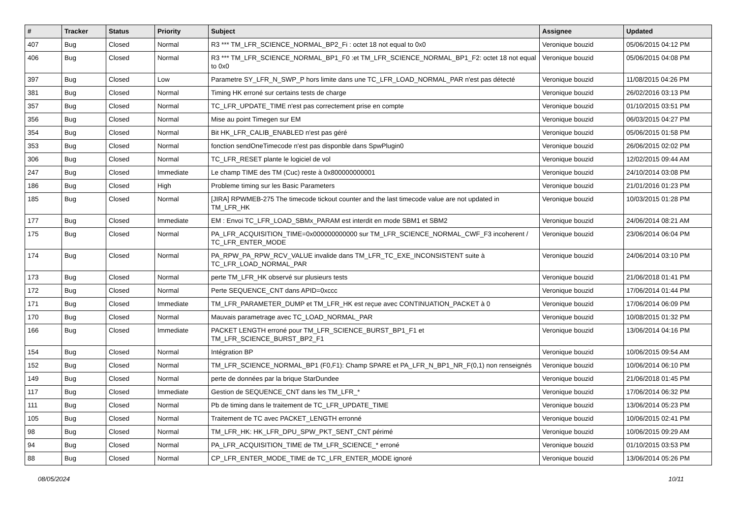| # | Tracker | Status | Priority | Subject | Assignee | Updated |
| --- | --- | --- | --- | --- | --- | --- |
| 407 | Bug | Closed | Normal | R3 *** TM_LFR_SCIENCE_NORMAL_BP2_Fi : octet 18 not equal to 0x0 | Veronique bouzid | 05/06/2015 04:12 PM |
| 406 | Bug | Closed | Normal | R3 *** TM_LFR_SCIENCE_NORMAL_BP1_F0 :et TM_LFR_SCIENCE_NORMAL_BP1_F2: octet 18 not equal to 0x0 | Veronique bouzid | 05/06/2015 04:08 PM |
| 397 | Bug | Closed | Low | Parametre SY_LFR_N_SWP_P hors limite dans une TC_LFR_LOAD_NORMAL_PAR n'est pas détecté | Veronique bouzid | 11/08/2015 04:26 PM |
| 381 | Bug | Closed | Normal | Timing HK erroné sur certains tests de charge | Veronique bouzid | 26/02/2016 03:13 PM |
| 357 | Bug | Closed | Normal | TC_LFR_UPDATE_TIME n'est pas correctement prise en compte | Veronique bouzid | 01/10/2015 03:51 PM |
| 356 | Bug | Closed | Normal | Mise au point Timegen sur EM | Veronique bouzid | 06/03/2015 04:27 PM |
| 354 | Bug | Closed | Normal | Bit HK_LFR_CALIB_ENABLED n'est pas géré | Veronique bouzid | 05/06/2015 01:58 PM |
| 353 | Bug | Closed | Normal | fonction sendOneTimecode n'est pas disponble dans SpwPlugin0 | Veronique bouzid | 26/06/2015 02:02 PM |
| 306 | Bug | Closed | Normal | TC_LFR_RESET plante le logiciel de vol | Veronique bouzid | 12/02/2015 09:44 AM |
| 247 | Bug | Closed | Immediate | Le champ TIME des TM (Cuc) reste à 0x800000000001 | Veronique bouzid | 24/10/2014 03:08 PM |
| 186 | Bug | Closed | High | Probleme timing sur les Basic Parameters | Veronique bouzid | 21/01/2016 01:23 PM |
| 185 | Bug | Closed | Normal | [JIRA] RPWMEB-275 The timecode tickout counter and the last timecode value are not updated in TM_LFR_HK | Veronique bouzid | 10/03/2015 01:28 PM |
| 177 | Bug | Closed | Immediate | EM : Envoi TC_LFR_LOAD_SBMx_PARAM est interdit en mode SBM1 et SBM2 | Veronique bouzid | 24/06/2014 08:21 AM |
| 175 | Bug | Closed | Normal | PA_LFR_ACQUISITION_TIME=0x000000000000 sur TM_LFR_SCIENCE_NORMAL_CWF_F3 incoherent / TC_LFR_ENTER_MODE | Veronique bouzid | 23/06/2014 06:04 PM |
| 174 | Bug | Closed | Normal | PA_RPW_PA_RPW_RCV_VALUE invalide dans TM_LFR_TC_EXE_INCONSISTENT suite à TC_LFR_LOAD_NORMAL_PAR | Veronique bouzid | 24/06/2014 03:10 PM |
| 173 | Bug | Closed | Normal | perte TM_LFR_HK observé sur plusieurs tests | Veronique bouzid | 21/06/2018 01:41 PM |
| 172 | Bug | Closed | Normal | Perte SEQUENCE_CNT dans APID=0xccc | Veronique bouzid | 17/06/2014 01:44 PM |
| 171 | Bug | Closed | Immediate | TM_LFR_PARAMETER_DUMP et TM_LFR_HK est reçue avec CONTINUATION_PACKET à 0 | Veronique bouzid | 17/06/2014 06:09 PM |
| 170 | Bug | Closed | Normal | Mauvais parametrage avec TC_LOAD_NORMAL_PAR | Veronique bouzid | 10/08/2015 01:32 PM |
| 166 | Bug | Closed | Immediate | PACKET LENGTH erroné pour TM_LFR_SCIENCE_BURST_BP1_F1 et TM_LFR_SCIENCE_BURST_BP2_F1 | Veronique bouzid | 13/06/2014 04:16 PM |
| 154 | Bug | Closed | Normal | Intégration BP | Veronique bouzid | 10/06/2015 09:54 AM |
| 152 | Bug | Closed | Normal | TM_LFR_SCIENCE_NORMAL_BP1 (F0,F1): Champ SPARE et PA_LFR_N_BP1_NR_F(0,1) non renseignés | Veronique bouzid | 10/06/2014 06:10 PM |
| 149 | Bug | Closed | Normal | perte de données par la brique StarDundee | Veronique bouzid | 21/06/2018 01:45 PM |
| 117 | Bug | Closed | Immediate | Gestion de SEQUENCE_CNT dans les TM_LFR_* | Veronique bouzid | 17/06/2014 06:32 PM |
| 111 | Bug | Closed | Normal | Pb de timing dans le traitement de TC_LFR_UPDATE_TIME | Veronique bouzid | 13/06/2014 05:23 PM |
| 105 | Bug | Closed | Normal | Traitement de TC avec PACKET_LENGTH erronné | Veronique bouzid | 10/06/2015 02:41 PM |
| 98 | Bug | Closed | Normal | TM_LFR_HK: HK_LFR_DPU_SPW_PKT_SENT_CNT périmé | Veronique bouzid | 10/06/2015 09:29 AM |
| 94 | Bug | Closed | Normal | PA_LFR_ACQUISITION_TIME de TM_LFR_SCIENCE_* erroné | Veronique bouzid | 01/10/2015 03:53 PM |
| 88 | Bug | Closed | Normal | CP_LFR_ENTER_MODE_TIME de TC_LFR_ENTER_MODE ignoré | Veronique bouzid | 13/06/2014 05:26 PM |
08/05/2024 10/11